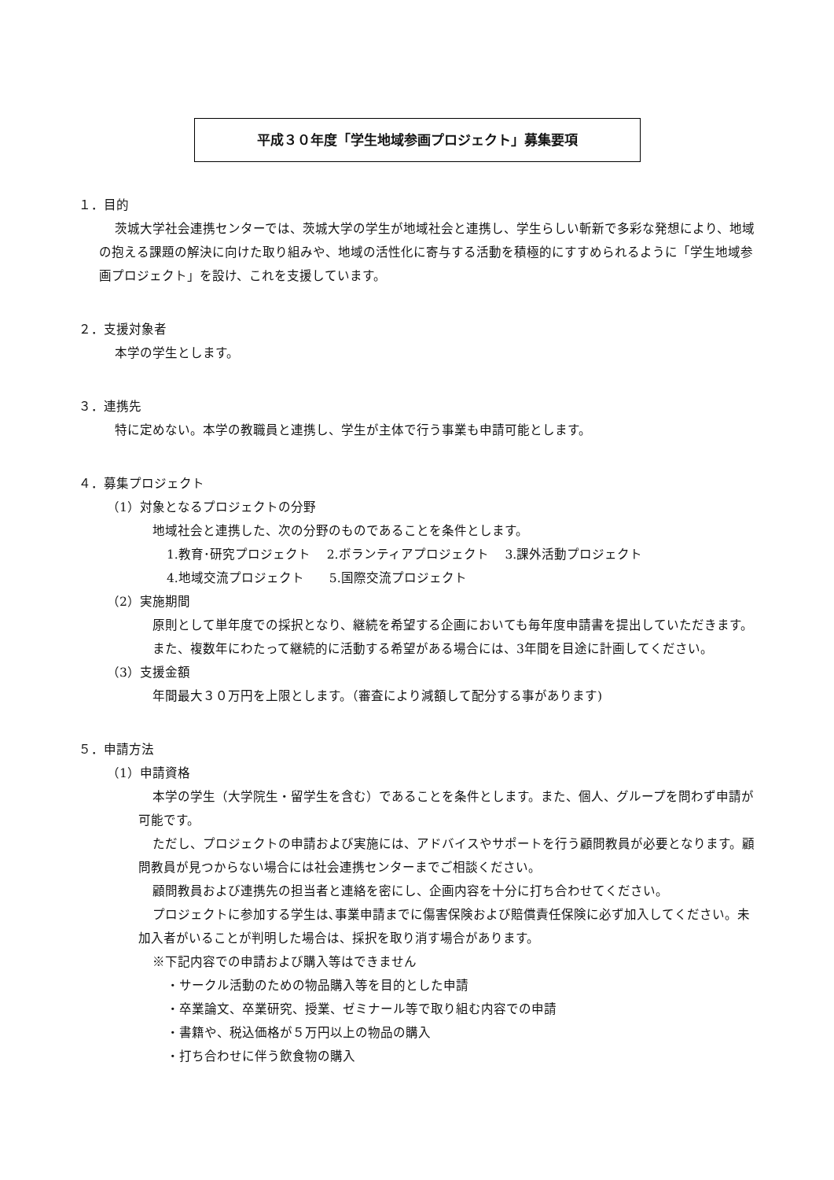平成３０年度「学生地域参画プロジェクト」募集要項
１．目的
茨城大学社会連携センターでは、茨城大学の学生が地域社会と連携し、学生らしい斬新で多彩な発想により、地域の抱える課題の解決に向けた取り組みや、地域の活性化に寄与する活動を積極的にすすめられるように「学生地域参画プロジェクト」を設け、これを支援しています。
２．支援対象者
本学の学生とします。
３．連携先
特に定めない。本学の教職員と連携し、学生が主体で行う事業も申請可能とします。
４．募集プロジェクト
（1）対象となるプロジェクトの分野
地域社会と連携した、次の分野のものであることを条件とします。
1.教育･研究プロジェクト　 2.ボランティアプロジェクト　 3.課外活動プロジェクト
4.地域交流プロジェクト　　5.国際交流プロジェクト
（2）実施期間
原則として単年度での採択となり、継続を希望する企画においても毎年度申請書を提出していただきます。
また、複数年にわたって継続的に活動する希望がある場合には、3年間を目途に計画してください。
（3）支援金額
年間最大３０万円を上限とします。（審査により減額して配分する事があります)
５．申請方法
（1）申請資格
本学の学生（大学院生・留学生を含む）であることを条件とします。また、個人、グループを問わず申請が可能です。
ただし、プロジェクトの申請および実施には、アドバイスやサポートを行う顧問教員が必要となります。顧問教員が見つからない場合には社会連携センターまでご相談ください。
顧問教員および連携先の担当者と連絡を密にし、企画内容を十分に打ち合わせてください。
プロジェクトに参加する学生は､事業申請までに傷害保険および賠償責任保険に必ず加入してください。未加入者がいることが判明した場合は、採択を取り消す場合があります。
※下記内容での申請および購入等はできません
・サークル活動のための物品購入等を目的とした申請
・卒業論文、卒業研究、授業、ゼミナール等で取り組む内容での申請
・書籍や、税込価格が５万円以上の物品の購入
・打ち合わせに伴う飲食物の購入